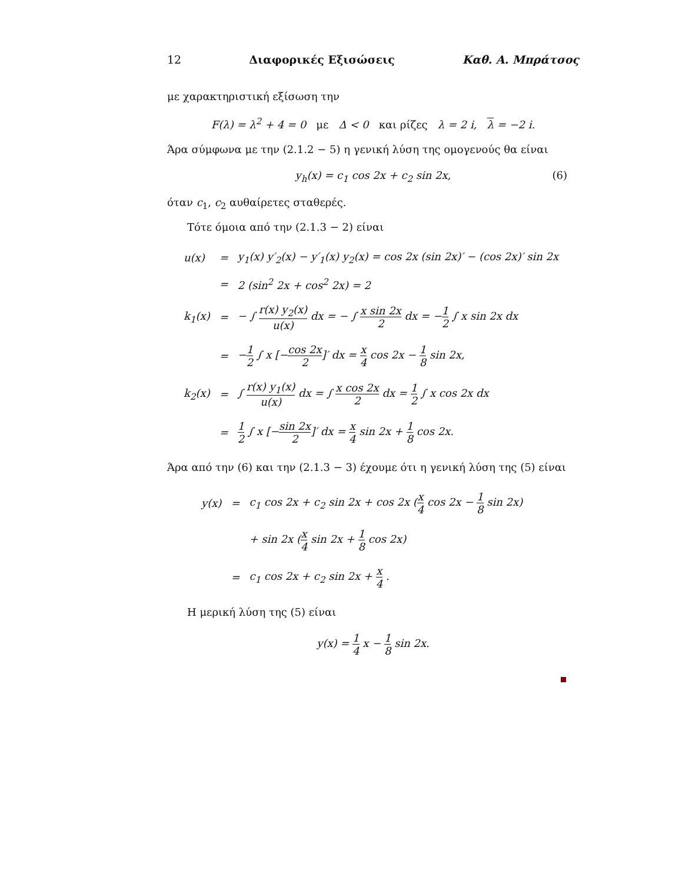12 Διαφορικές Εξισώσεις Καθ. Α. Μπράτσος
με χαρακτηριστική εξίσωση την
F(λ) = λ<sup>2</sup> + 4 = 0 με Δ < 0 και ρίζες λ = 2 i, λ = −2 i.
Άρα σύμφωνα με την (2.1.2 − 5) η γενική λύση της ομογενούς θα είναι
y<sub>h</sub>(x) = c<sub>1</sub> cos 2x + c<sub>2</sub> sin 2x, (6)
όταν c<sub>1</sub>, c<sub>2</sub> αυθαίρετες σταθερές.
Τότε όμοια από την (2.1.3 − 2) είναι
| u(x) | = | y<sub>1</sub>(x) y′<sub>2</sub>(x) − y′<sub>1</sub>(x) y<sub>2</sub>(x) = cos 2x (sin 2x)′ − (cos 2x)′ sin 2x |
| | = | 2 (sin<sup>2</sup> 2x + cos<sup>2</sup> 2x) = 2 |
| k<sub>1</sub>(x) | = | − ∫ r(x) y<sub>2</sub>(x) u(x) dx = − ∫ x sin 2x 2 dx = − 1 2 ∫ x sin 2x dx |
| | = | − 1 2 ∫ x [− cos 2x 2 ]′ dx = x 4 cos 2x − 1 8 sin 2x, |
| k<sub>2</sub>(x) | = | ∫ r(x) y<sub>1</sub>(x) u(x) dx = ∫ x cos 2x 2 dx = 1 2 ∫ x cos 2x dx |
| | = | 1 2 ∫ x [− sin 2x 2 ]′ dx = x 4 sin 2x + 1 8 cos 2x. |
Άρα από την (6) και την (2.1.3 − 3) έχουμε ότι η γενική λύση της (5) είναι
| y(x) | = | c<sub>1</sub> cos 2x + c<sub>2</sub> sin 2x + cos 2x ( x 4 cos 2x − 1 8 sin 2x) |
| | | + sin 2x ( x 4 sin 2x + 1 8 cos 2x) |
| | = | c<sub>1</sub> cos 2x + c<sub>2</sub> sin 2x + x 4 . |
Η μερική λύση της (5) είναι
y(x) = 1 4 x − 1 8 sin 2x.